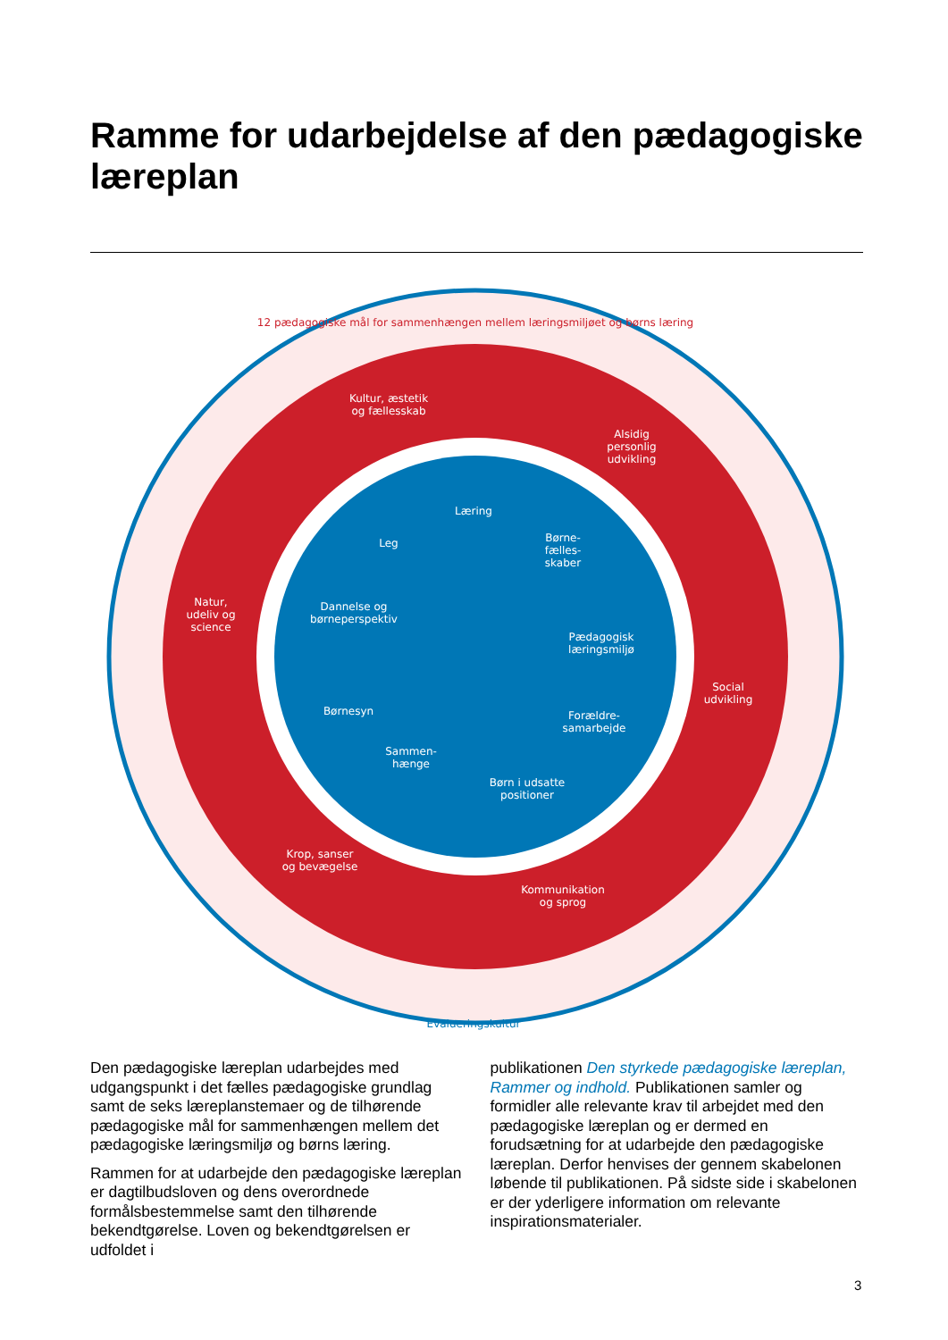Ramme for udarbejdelse af den pædagogiske læreplan
12 pædagogiske mål for sammenhængen mellem læringsmiljøet og børns læring
Kultur, æstetik
og fællesskab
Alsidig
personlig
udvikling
Natur,
udeliv og
science
Social
udvikling
Krop, sanser
og bevægelse
Kommunikation
og sprog
Læring
Leg
Børne-
fælles-
skaber
Dannelse og
børneperspektiv
Pædagogisk
læringsmiljø
Børnesyn
Forældre-
samarbejde
Sammen-
hænge
Børn i udsatte
positioner
Evalueringskultur
Den pædagogiske læreplan udarbejdes med udgangspunkt i det fælles pædagogiske grundlag samt de seks læreplanstemaer og de tilhørende pædagogiske mål for sammenhængen mellem det pædagogiske læringsmiljø og børns læring.
Rammen for at udarbejde den pædagogiske læreplan er dagtilbudsloven og dens overordnede formålsbestemmelse samt den tilhørende bekendtgørelse. Loven og bekendtgørelsen er udfoldet i
publikationen Den styrkede pædagogiske læreplan, Rammer og indhold. Publikationen samler og formidler alle relevante krav til arbejdet med den pædagogiske læreplan og er dermed en forudsætning for at udarbejde den pædagogiske læreplan. Derfor henvises der gennem skabelonen løbende til publikationen. På sidste side i skabelonen er der yderligere information om relevante inspirationsmaterialer.
3